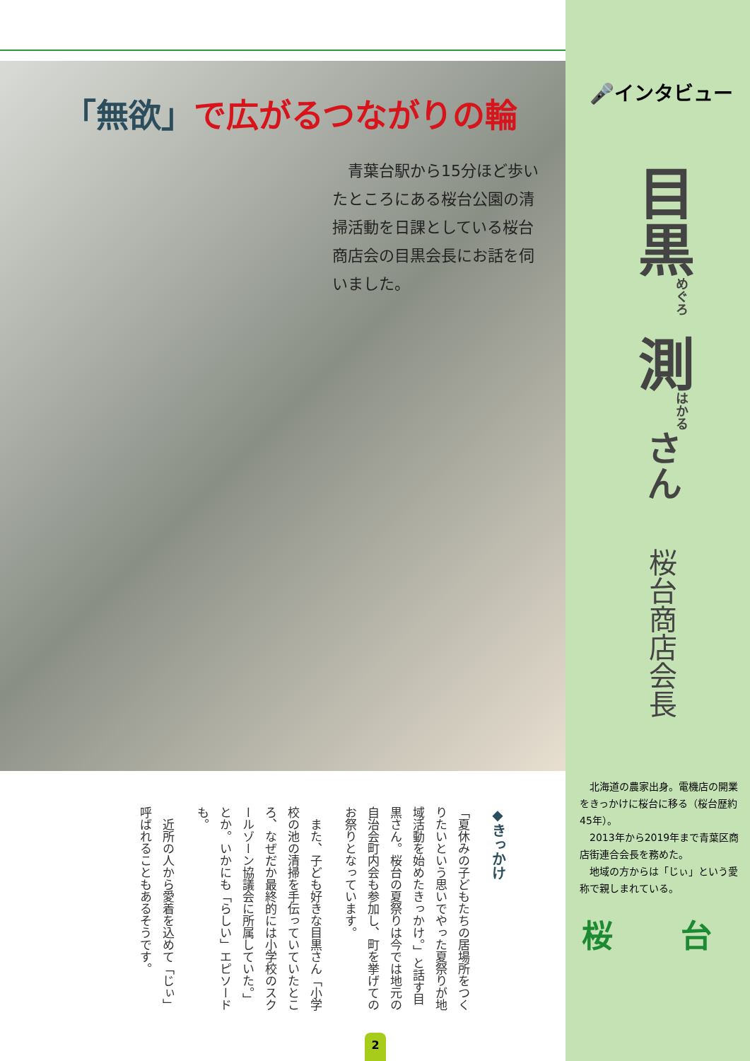「無欲」で広がるつながりの輪
　青葉台駅から15分ほど歩いたところにある桜台公園の清掃活動を日課としている桜台商店会の目黒会長にお話を伺いました。
◆きっかけ
「夏休みの子どもたちの居場所をつくりたいという思いでやった夏祭りが地域活動を始めたきっかけ。」と話す目黒さん。桜台の夏祭りは今では地元の自治会町内会も参加し、町を挙げてのお祭りとなっています。
　また、子ども好きな目黒さん「小学校の池の清掃を手伝っていていたところ、なぜだか最終的には小学校のスクールゾーン協議会に所属していた。」とか。いかにも「らしい」エピソードも。
　近所の人から愛着を込めて「じぃ」呼ばれることもあるそうです。
🎤インタビュー
目黒<sup>めぐろ</sup> 測<sup>はかる</sup>さん
桜台商店会長
　北海道の農家出身。電機店の開業をきっかけに桜台に移る（桜台歴約45年）。
　2013年から2019年まで青葉区商店街連合会長を務めた。
　地域の方からは「じぃ」という愛称で親しまれている。
桜 台
2